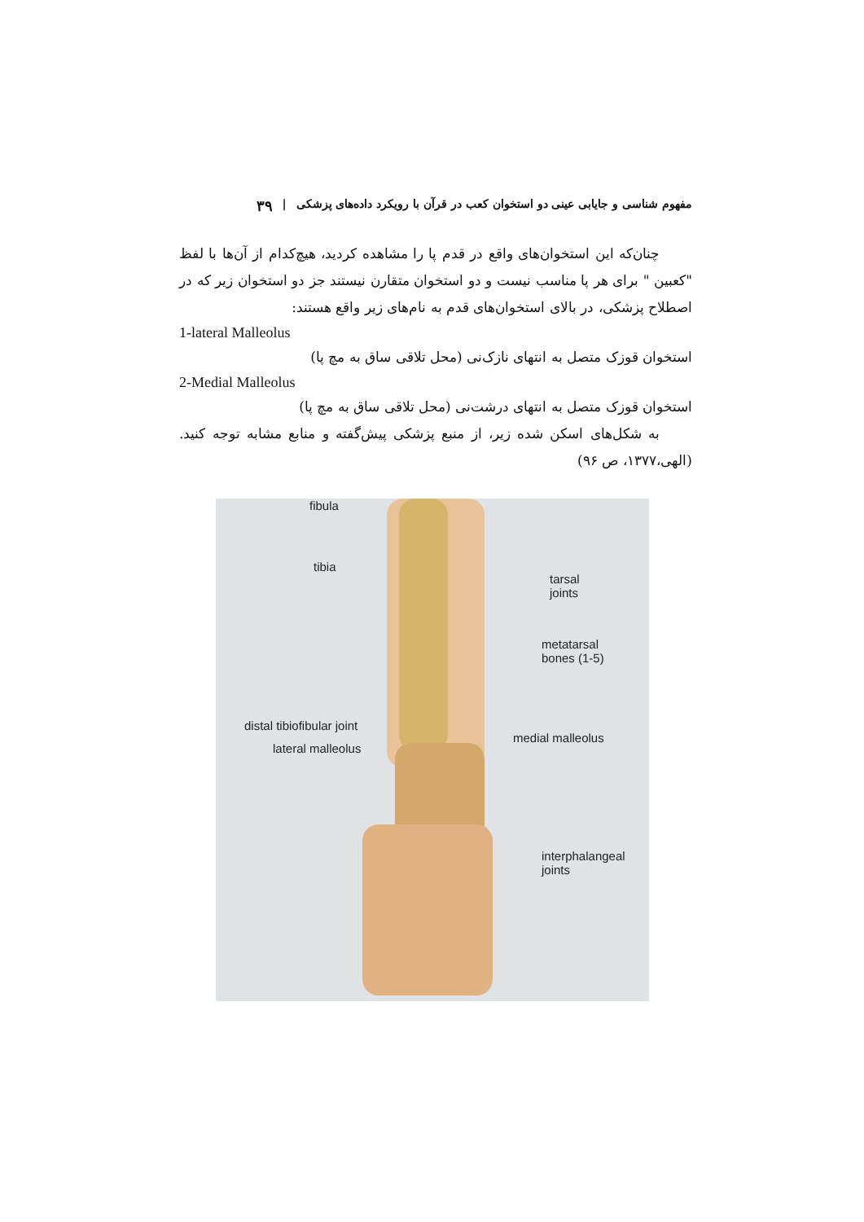مفهوم شناسی و جایابی عینی دو استخوان کعب در قرآن با رویکرد داده‌های پزشکی | ۳۹
چنان‌که این استخوان‌های واقع در قدم پا را مشاهده کردید، هیچ‌کدام از آن‌ها با لفظ "کعبین " برای هر پا مناسب نیست و دو استخوان متقارن نیستند جز دو استخوان زیر که در اصطلاح پزشکی، در بالای استخوان‌های قدم به نام‌های زیر واقع هستند:
1-lateral Malleolus
استخوان قوزک متصل به انتهای نازک‌نی (محل تلاقی ساق به مچ پا)
2-Medial Malleolus
استخوان قوزک متصل به انتهای درشت‌نی (محل تلاقی ساق به مچ پا)
به شکل‌های اسکن شده زیر، از منبع پزشکی پیش‌گفته و منابع مشابه توجه کنید. (الهی،۱۳۷۷، ص ۹۶)
fibula
tibia
tarsal
joints
metatarsal
bones (1-5)
distal tibiofibular joint
lateral malleolus
medial malleolus
interphalangeal
joints